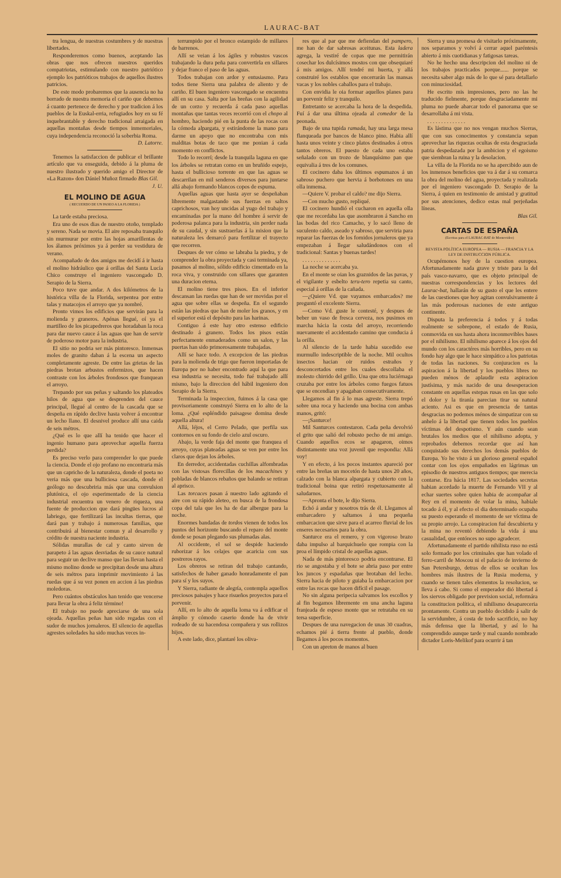LAURAC-BAT
tra lengua, de nuestras costumbres y de nuestras libertades.
Responderemos como buenos, aceptando las obras que nos ofrecen nuestros queridos compatriotas, estimulando con nuestro patriótico ejemplo los patrióticos trabajos de aquellos ilustres patricios.
De este modo probaremos que la ausencia no ha borrado de nuestra memoria el cariño que debemos á cuanto pertenece de derecho y por tradicion á los pueblos de la Euskal-erria, refugiados hoy en su fé inquebrantable y derecho tradicional arraigada en aquellas montañas desde tiempos inmemoriales, cuya independencia reconoció la soberbia Roma.
D. Latorre.
Tenemos la satisfaccion de publicar el brillante artículo que va enseguida, debido á la pluma de nuestro ilustrado y querido amigo el Director de «La Razon» don Dániel Muñoz firmado Blas Gil.
J. U.
EL MOLINO DE AGUA
( RECUERDO DE UN PASEO A LA FLORIDA )
La tarde estaba preciosa.
Era uno de esos dias de nuestro otoño, templado y sereno. Nada se movia. El aire reposaba tranquilo sin murmurar por entre las hojas amarillentas de los álamos próximos ya á perder su vestidura de verano.
Acompañado de dos amigos me decidí á ir hasta el molino hidráulico que á orillas del Santa Lucía Chico construye el ingeniero vascongado D. Serapio de la Sierra.
Poco tuve que andar. A dos kilómetros de la histórica villa de la Florida, serpentea por entre talas y matacojos el arroyo que ya nombré.
Pronto vimos los edificios que servirán para la molienda y graneros. Apénas llegué, oí ya el martilleo de los picapedreros que horadaban la roca para dar nuevo cauce á las aguas que han de servir de poderoso motor para la industria.
El sitio no podria ser más pintoresco. Inmensas moles de granito daban á la escena un aspecto completamente agreste. De entre las grietas de las piedras brotan arbustos enfermizos, que hacen contraste con los árboles frondosos que franquean el arroyo.
Trepando por sus peñas y saltando los plateados hilos de agua que se desprenden del cauce principal, llegué al centro de la cascada que se despeña en rápido declive hasta volver á encontrar un lecho llano. El desnivel produce allí una caida de seis métros.
¿Qué es lo que allí ha tenido que hacer el ingenio humano para aprovechar aquella fuerza perdida?
Es preciso verlo para comprender lo que puede la ciencia. Donde el ojo profano no encontraria más que un capricho de la naturaleza, donde el poeta no veria más que una bulliciosa cascada, donde el geólogo no descubriria más que una convulsion plutónica, el ojo esperimentado de la ciencia industrial encuentra un venero de riqueza, una fuente de produccion que dará pingües lucros al labriego, que fertilizará las incultas tierras, que dará pan y trabajo á numerosas familias, que contribuirá al bienestar comun y al desarrollo y crédito de nuestra naciente industria.
Sólidas murallas de cal y canto sirven de parapeto á las aguas desviadas de su cauce natural para seguir un declive manso que las llevan hasta el mismo molino donde se precipitan desde una altura de seis métros para imprimir movimiento á las ruedas que á su vez ponen en accion á las piedras moledoras.
Pero cuántos obstáculos han tenido que vencerse para llevar la obra á feliz término!
El trabajo no puede apreciarse de una sola ojeada. Aquellas peñas han sido regadas con el sudor de muchos jornaleros. El silencio de aquellas agrestes soledades ha sido muchas veces in-
terrumpido por el bronco estampido de millares de barrenos.
Allí se veian á los ágiles y robustos vascos trabajando la dura peña para convertirla en sillares y dejar franco el paso de las aguas.
Todos trabajan con ardor y entusiasmo. Para todos tiene Sierra una palabra de aliento y de cariño. El buen ingeniero vascongado se encuentra allí en su casa. Salta por las breñas con la agilidad de un corzo y recuerda á cada paso aquellas montañas que tantas veces recorrió con el chopo al hombro, haciendo pié en la punta de las rocas con la cómoda alpargata, y estirándome la mano para darme un apoyo que no encontraba con mis malditas botas de taco que me ponian á cada momento en conflictos.
Todo lo recorrí; desde la tranquila laguna en que los árboles se retratan como en un bruñido espejo, hasta el bullicioso torrente en que las aguas se descarrilan en mil senderos diversos para juntarse allá abajo formando blancos copos de espuma.
Aquellas aguas que hasta ayer se despeñaban libremente malgastando sus fuerzas en saltos caprichosos, van hoy uncidas al yugo del trabajo y encaminadas por la mano del hombre á servir de poderosa palanca para la industria, sin perder nada de su caudal, y sin sustraerlas á la mision que la naturaleza les demarcó para fertilizar el trayecto que recorren.
Despues de ver cómo se labraba la piedra, y de comprender la obra proyectada y casi terminada ya, pasamos al molino, sólido edificio cimentado en la roca viva, y construido con sillares que garanten una duracion eterna.
El molino tiene tres pisos. En el inferior descansan las ruedas que han de ser movidas por el agua que sobre ellas se despeña. En el segundo están las piedras que han de moler los granos, y en el superior está el depósito para las harinas.
Contiguo á este hay otro estenso edificio destinado á granero. Todos los pisos están perfectamente enmaderados como un salon, y las puertas han sido primorosamente trabajadas.
Allí se hace todo. A excepcion de las piedras para la molienda de trigo que fueron importadas de Europa por no haber encontrado aquí la que para esa industria se necesita, todo fué trabajado allí mismo, bajo la direccion del hábil ingeniero don Serapio de la Sierra.
Terminada la inspeccion, fuimos á la casa que provisoriamente construyó Sierra en lo alto de la loma. ¿Qué espléndido paisagese domina desde aquella altura!
Allá, léjos, el Cerro Pelado, que perfila sus contornos en su fondo de cielo azul oscuro.
Abajo, la verde faja del monte que franquea el arroyo, cuyas plateadas aguas se ven por entre los claros que dejan los árboles.
En derredor, accidentadas cuchillas alfombradas con las vistosas florecillas de los macachines y pobladas de blancos rebaños que balando se retiran al aprisco.
Las torcaces pasan á nuestro lado agitando el aire con su rápido aleteo, en busca de la frondosa copa del tala que les ha de dar albergue para la noche.
Enormes bandadas de tordos vienen de todos los puntos del horizonte buscando el reparo del monte donde se posan plegando sus plumadas alas.
Al occidente, el sol se despide haciendo ruborizar á los celajes que acaricia con sus postreros rayos.
Los obreros se retiran del trabajo cantando, satisfechos de haber ganado honradamente el pan para sí y los suyos.
Y Sierra, radiante de alegría, contempla aquellos preciosos paisajes y hace risueños proyectos para el porvenir.
Allí, en lo alto de aquella loma va á edificar el ámplio y cómodo caserio donde ha de vivir rodeado de su hacendosa compañera y sus rollizos hijos.
A este lado, dice, plantaré los oliva-
res que al par que me defiendan del pampero, me han de dar sabrosas aceitunas. Esta ladera agrega, la vestiré de copas que me permitirán cosechar los dulcísimos mostos con que obsequiaré á mis amigos. Allí tendré mi huerta, y allá construiré los establos que encerrarán las mansas vacas y los nobles caballos para el trabajo.
Con envidia le oia formar aquellos planes para un porvenir feliz y tranquilo.
Entretanto se acercaba la hora de la despedida. Fuí á dar una última ojeada al comedor de la peonada.
Bajo de una tupida ramada, hay una larga mesa flanqueada por bancos de blanco pino. Habia allí hasta unos veinte y cinco platos destinados á otros tantos obreros. El puesto de cada uno estaba señalado con un trozo de blanquísimo pan que equivalia á tres de los comunes.
El cocinero daba los últimos espumazos á un sabroso puchero que hervia á borbotones en una olla inmensa.
—Quiere V. probar el caldo? me dijo Sierra.
—Con mucho gusto, repliqué.
El cocinero hundió el cucharon en aquella olla que me recordaba las que asombraron á Sancho en las bodas del rico Camacho, y lo sacó lleno de suculento caldo, aseado y sabroso, que serviria para reparar las fuerzas de los fornidos jornaleros que ya empezaban á llegar saludándonos con el tradicional: Santas y buenas tardes!
. . . . . . . . . . . . . .
La noche se acercaba ya.
En el monte se oian los graznidos de las pavas, y el vigilante y esbelto teru-tero repetia su canto, especial á orillas de la cañada.
—¿Quiere Vd. que vayamos embarcados? me preguntó el excelente Sierra.
—Como Vd. guste le contesté, y despues de beber un vaso de fresca cerveza, nos pusimos en marcha hácia la costa del arroyo, recorriendo nuevamente el accidentado camino que conducia á la orilla.
Al silencio de la tarde habia sucedido ese murmullo indescriptible de la noche. Mil ocultos insectos hacian oir ruidos estraños y desconcertados entre los cuales descollaba el molesto chirrido del grillo. Una que otra luciérnaga cruzaba por entre los árboles como fuegos fatuos que se encendian y apagaban consecutivamente.
Llegamos al fin á lo mas agreste. Sierra trepó sobre una roca y haciendo una bocina con ambas manos, gritó:
—¡Santurce!
Mil Santurces contestaron. Cada peña devolvió el grito que salió del robusto pecho de mi amigo. Cuando aquellos ecos se apagaron, oimos distintamente una voz juvenil que respondia: Allá voy!
Y en efecto, á los pocos instantes apareció por entre las breñas un mocetón de hasta unos 20 años, calzado con la blanca alpargata y cubierto con la tradicional boina que retiró respetuosamente al saludarnos.
—Apronta el bote, le dijo Sierra.
Echó á andar y nosotros trás de él. Llegamos al embarcadero y saltamos á una pequeña embarcacion que sirve para el acarreo fluvial de los enseres necesarios para la obra.
Santurce era el remero, y con vigoroso brazo daba impulso al barquichuelo que rompia con la proa el límpido cristal de aquellas aguas.
Nada de más pintoresco podria encontrarse. El rio se angostaba y el bote se abria paso por entre los juncos y espadañas que brotaban del lecho. Sierra hacia de piloto y guiaba la embarcacion por entre las rocas que hacen difícil el pasage.
No sin alguna peripecia salvamos los escollos y al fin bogamos libremente en una ancha laguna franjeada de espeso monte que se retrataba en su tersa superficie.
Despues de una navegacion de unas 30 cuadras, echamos pié á tierra frente al pueblo, donde llegamos á los pocos momentos.
Con un apreton de manos al buen
Sierra y una promesa de visitarlo próximamente, nos separamos y volví á cerrar aquel paréntesis abierto á mis cuotidianas y fatigosas tareas.
No he hecho una descripcion del molino ni de los trabajos practicados porque...... porque se necesita saber algo más de lo que sé para detallarlo con minuciosidad.
He escrito mis impresiones, pero no las he traducido fielmente, porque desgraciadamente mi pluma no puede abarcar todo el panorama que se desarrollaba á mi vista.
. . . . . . . . . . . . . .
Es lástima que no nos vengan muchos Sierras, que con sus conocimentos y constancia sepan aprovechar las riquezas ocultas de esta desgraciada patria despedazada por la ambicion y el egoismo que siembran la ruina y la desolacion.
La villa de la Florida no se ha apercibido aun de los inmensos beneficios que va á dar á su comarca la obra del molino del agua, proyectada y realizada por el ingeniero vascongado D. Serapio de la Sierra, á quien en testimonio de amistad y gratitud por sus atenciones, dedico estas mal perjeñadas líneas.
Blas Gil.
CARTAS DE ESPAÑA
(Escritas para el LAURAC-BAT de Montevideo)
REVISTA POLÍTICA EUROPEA — RUSIA — FRANCIA Y LA LEY DE INSTRUCCION PÚBLICA.
Ocupémonos hoy de la cuestion europea. Afortunadamente nada grave y triste para la del país vasco-navarro, que es objeto principal de nuestras correspondencias y los lectores del Laurac-bat, hallarán de su gusto el que les entere de las cuestiones que hoy agitan convulsivamente á las más poderosas naciones de este antiguo continente.
Disputa la preferencia á todos y á todas realmente se sobrepone, el estado de Rusia, conmovida en sus hasta ahora inconmovibles bases por el nihilismo. El nihilismo aparece á los ojos del mundo con los caractéres más horribles, pero en su fondo hay algo que le hace simpático a los patriotas de todas las naciones. Su conjuracion es la aspiracion á la libertad y los pueblos libres no pueden ménos de aplaudir esta aspiracion justísima, y más nacido de una desesperacion constante en aquellas estepas rusas en las que solo el dolor y la tiranía parecian tirar su natural aciento. Asi es que en presencia de tantas desgracias no podemos ménos de simpatizar con su anhelo á la libertad que tienen todos los pueblos víctimas del despotismo. Y aún cuando sean brutales los medios que el nihilismo adopta, y reprobados debemos recordar que así han conquistado sus derechos los demás pueblos de Europa. Yo he visto á un glorioso general español contar con los ojos empañados en lágrimas un episodio de nuestros antiguos tiempos; que merecia contarse. Era hácia 1817. Las sociedades secretas habian acordado la muerte de Fernando VII y al echar suertes sobre quien habia de acompañar al Rey en el momento de volar la mina, habiale tocado á él, y al efecto el dia determinado ocupaba su puesto esperando el momento de ser víctima de su propio arrojo. La conspiracion fué descubierta y la mina no reventó debiendo la vida á una casualidad, que entónces no supo agradecer.
Afortunadamente el partido nihilista ruso no está solo formado por los criminales que han volado el ferro-carril de Moscou ni el palacio de invierno de San Petersburgo, detras de ellos se ocultan los hombres más ilustres de la Rusia moderna, y cuando se tienen tales elementos la resolucion, se lleva á cabo. Si como el emperador dió libertad á los siervos obligado por prevision social, reformára la constitucion política, el nihilismo desapareceria prontamente. Contra un pueblo decidido á salir de la servidumbre, á costa de todo sacrificio, no hay más defensa que la libertad, y así lo ha comprendido aunque tarde y mal cuando nombrado dictador Loris-Melikof para ocurrir á tan